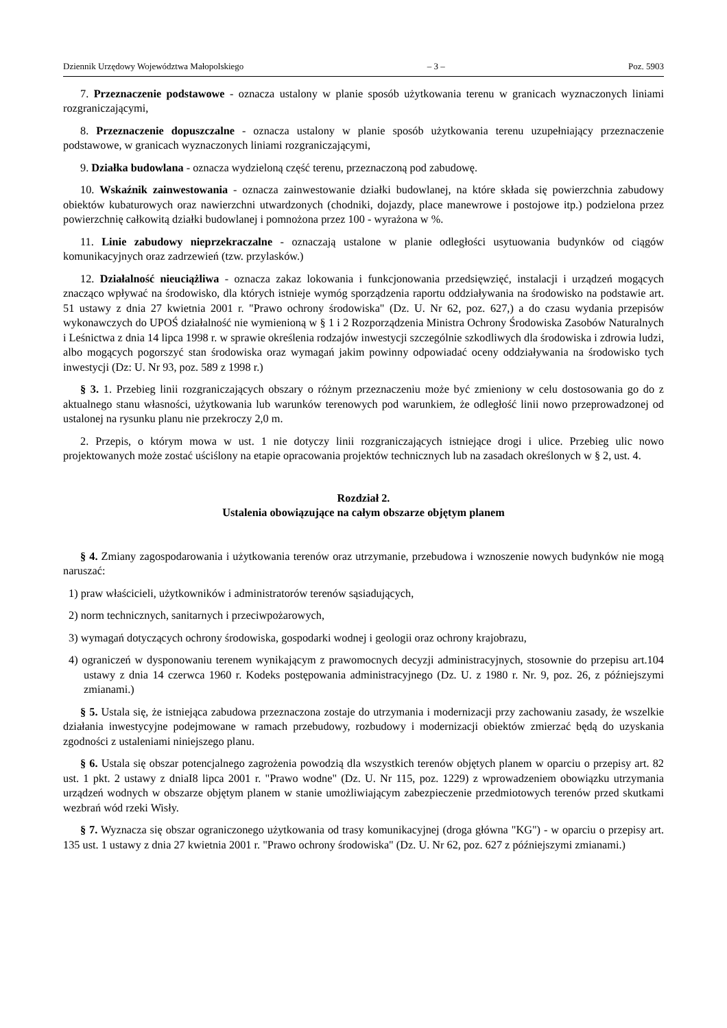Dziennik Urzędowy Województwa Małopolskiego – 3 – Poz. 5903
7. Przeznaczenie podstawowe - oznacza ustalony w planie sposób użytkowania terenu w granicach wyznaczonych liniami rozgraniczającymi,
8. Przeznaczenie dopuszczalne - oznacza ustalony w planie sposób użytkowania terenu uzupełniający przeznaczenie podstawowe, w granicach wyznaczonych liniami rozgraniczającymi,
9. Działka budowlana - oznacza wydzieloną część terenu, przeznaczoną pod zabudowę.
10. Wskaźnik zainwestowania - oznacza zainwestowanie działki budowlanej, na które składa się powierzchnia zabudowy obiektów kubaturowych oraz nawierzchni utwardzonych (chodniki, dojazdy, place manewrowe i postojowe itp.) podzielona przez powierzchnię całkowitą działki budowlanej i pomnożona przez 100 - wyrażona w %.
11. Linie zabudowy nieprzekraczalne - oznaczają ustalone w planie odległości usytuowania budynków od ciągów komunikacyjnych oraz zadrzewień (tzw. przylasków.)
12. Działalność nieuciążliwa - oznacza zakaz lokowania i funkcjonowania przedsięwzięć, instalacji i urządzeń mogących znacząco wpływać na środowisko, dla których istnieje wymóg sporządzenia raportu oddziaływania na środowisko na podstawie art. 51 ustawy z dnia 27 kwietnia 2001 r. "Prawo ochrony środowiska" (Dz. U. Nr 62, poz. 627,) a do czasu wydania przepisów wykonawczych do UPOŚ działalność nie wymienioną w § 1 i 2 Rozporządzenia Ministra Ochrony Środowiska Zasobów Naturalnych i Leśnictwa z dnia 14 lipca 1998 r. w sprawie określenia rodzajów inwestycji szczególnie szkodliwych dla środowiska i zdrowia ludzi, albo mogących pogorszyć stan środowiska oraz wymagań jakim powinny odpowiadać oceny oddziaływania na środowisko tych inwestycji (Dz: U. Nr 93, poz. 589 z 1998 r.)
§ 3. 1. Przebieg linii rozgraniczających obszary o różnym przeznaczeniu może być zmieniony w celu dostosowania go do z aktualnego stanu własności, użytkowania lub warunków terenowych pod warunkiem, że odległość linii nowo przeprowadzonej od ustalonej na rysunku planu nie przekroczy 2,0 m.
2. Przepis, o którym mowa w ust. 1 nie dotyczy linii rozgraniczających istniejące drogi i ulice. Przebieg ulic nowo projektowanych może zostać uściślony na etapie opracowania projektów technicznych lub na zasadach określonych w § 2, ust. 4.
Rozdział 2.
Ustalenia obowiązujące na całym obszarze objętym planem
§ 4. Zmiany zagospodarowania i użytkowania terenów oraz utrzymanie, przebudowa i wznoszenie nowych budynków nie mogą naruszać:
1) praw właścicieli, użytkowników i administratorów terenów sąsiadujących,
2) norm technicznych, sanitarnych i przeciwpożarowych,
3) wymagań dotyczących ochrony środowiska, gospodarki wodnej i geologii oraz ochrony krajobrazu,
4) ograniczeń w dysponowaniu terenem wynikającym z prawomocnych decyzji administracyjnych, stosownie do przepisu art.104 ustawy z dnia 14 czerwca 1960 r. Kodeks postępowania administracyjnego (Dz. U. z 1980 r. Nr. 9, poz. 26, z późniejszymi zmianami.)
§ 5. Ustala się, że istniejąca zabudowa przeznaczona zostaje do utrzymania i modernizacji przy zachowaniu zasady, że wszelkie działania inwestycyjne podejmowane w ramach przebudowy, rozbudowy i modernizacji obiektów zmierzać będą do uzyskania zgodności z ustaleniami niniejszego planu.
§ 6. Ustala się obszar potencjalnego zagrożenia powodzią dla wszystkich terenów objętych planem w oparciu o przepisy art. 82 ust. 1 pkt. 2 ustawy z dniaI8 lipca 2001 r. "Prawo wodne" (Dz. U. Nr 115, poz. 1229) z wprowadzeniem obowiązku utrzymania urządzeń wodnych w obszarze objętym planem w stanie umożliwiającym zabezpieczenie przedmiotowych terenów przed skutkami wezbrań wód rzeki Wisły.
§ 7. Wyznacza się obszar ograniczonego użytkowania od trasy komunikacyjnej (droga główna "KG") - w oparciu o przepisy art. 135 ust. 1 ustawy z dnia 27 kwietnia 2001 r. "Prawo ochrony środowiska" (Dz. U. Nr 62, poz. 627 z późniejszymi zmianami.)